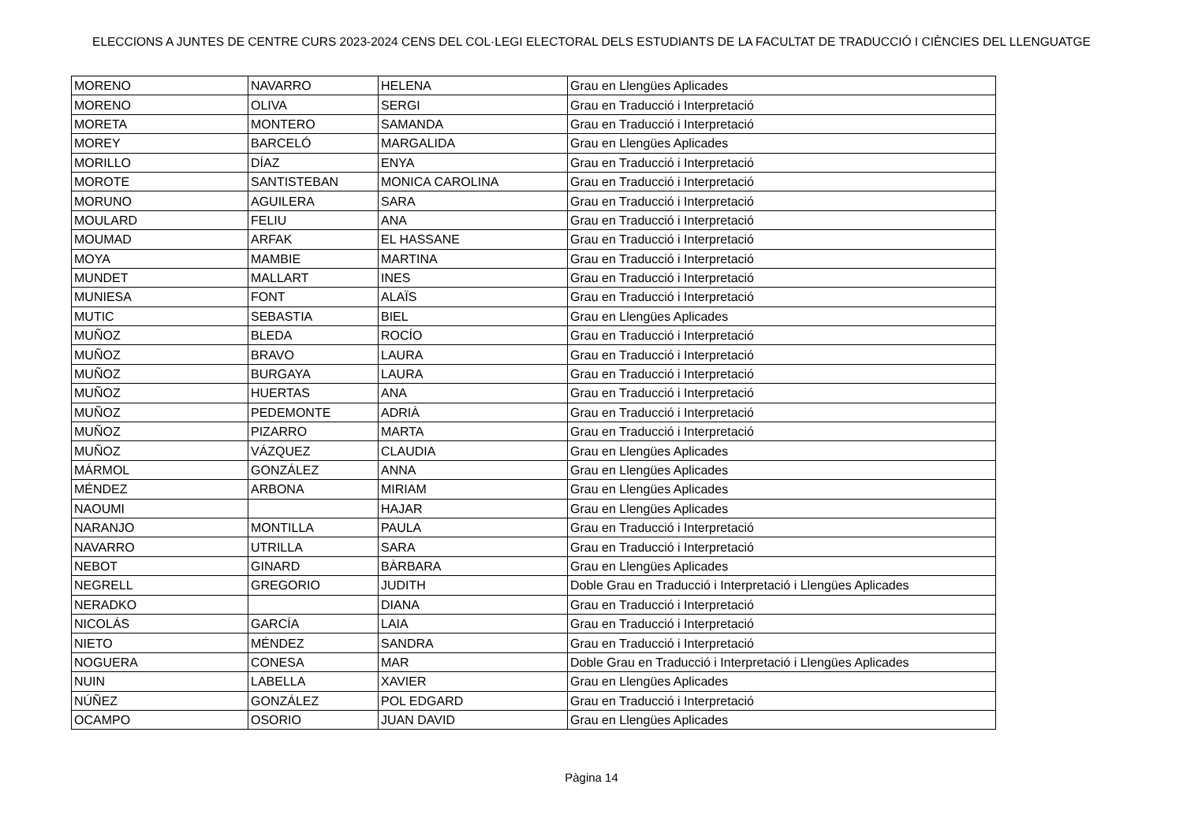ELECCIONS A JUNTES DE CENTRE CURS 2023-2024 CENS DEL COL·LEGI ELECTORAL DELS ESTUDIANTS DE LA FACULTAT DE TRADUCCIÓ I CIÈNCIES DEL LLENGUATGE
| MORENO | NAVARRO | HELENA | Grau en Llengües Aplicades |
| MORENO | OLIVA | SERGI | Grau en Traducció i Interpretació |
| MORETA | MONTERO | SAMANDA | Grau en Traducció i Interpretació |
| MOREY | BARCELÓ | MARGALIDA | Grau en Llengües Aplicades |
| MORILLO | DÍAZ | ENYA | Grau en Traducció i Interpretació |
| MOROTE | SANTISTEBAN | MONICA CAROLINA | Grau en Traducció i Interpretació |
| MORUNO | AGUILERA | SARA | Grau en Traducció i Interpretació |
| MOULARD | FELIU | ANA | Grau en Traducció i Interpretació |
| MOUMAD | ARFAK | EL HASSANE | Grau en Traducció i Interpretació |
| MOYA | MAMBIE | MARTINA | Grau en Traducció i Interpretació |
| MUNDET | MALLART | INES | Grau en Traducció i Interpretació |
| MUNIESA | FONT | ALAÏS | Grau en Traducció i Interpretació |
| MUTIC | SEBASTIA | BIEL | Grau en Llengües Aplicades |
| MUÑOZ | BLEDA | ROCÍO | Grau en Traducció i Interpretació |
| MUÑOZ | BRAVO | LAURA | Grau en Traducció i Interpretació |
| MUÑOZ | BURGAYA | LAURA | Grau en Traducció i Interpretació |
| MUÑOZ | HUERTAS | ANA | Grau en Traducció i Interpretació |
| MUÑOZ | PEDEMONTE | ADRIÀ | Grau en Traducció i Interpretació |
| MUÑOZ | PIZARRO | MARTA | Grau en Traducció i Interpretació |
| MUÑOZ | VÁZQUEZ | CLAUDIA | Grau en Llengües Aplicades |
| MÁRMOL | GONZÁLEZ | ANNA | Grau en Llengües Aplicades |
| MÉNDEZ | ARBONA | MIRIAM | Grau en Llengües Aplicades |
| NAOUMI | | HAJAR | Grau en Llengües Aplicades |
| NARANJO | MONTILLA | PAULA | Grau en Traducció i Interpretació |
| NAVARRO | UTRILLA | SARA | Grau en Traducció i Interpretació |
| NEBOT | GINARD | BÀRBARA | Grau en Llengües Aplicades |
| NEGRELL | GREGORIO | JUDITH | Doble Grau en Traducció i Interpretació i Llengües Aplicades |
| NERADKO | | DIANA | Grau en Traducció i Interpretació |
| NICOLÁS | GARCÍA | LAIA | Grau en Traducció i Interpretació |
| NIETO | MÉNDEZ | SANDRA | Grau en Traducció i Interpretació |
| NOGUERA | CONESA | MAR | Doble Grau en Traducció i Interpretació i Llengües Aplicades |
| NUIN | LABELLA | XAVIER | Grau en Llengües Aplicades |
| NÚÑEZ | GONZÁLEZ | POL EDGARD | Grau en Traducció i Interpretació |
| OCAMPO | OSORIO | JUAN DAVID | Grau en Llengües Aplicades |
Pàgina 14